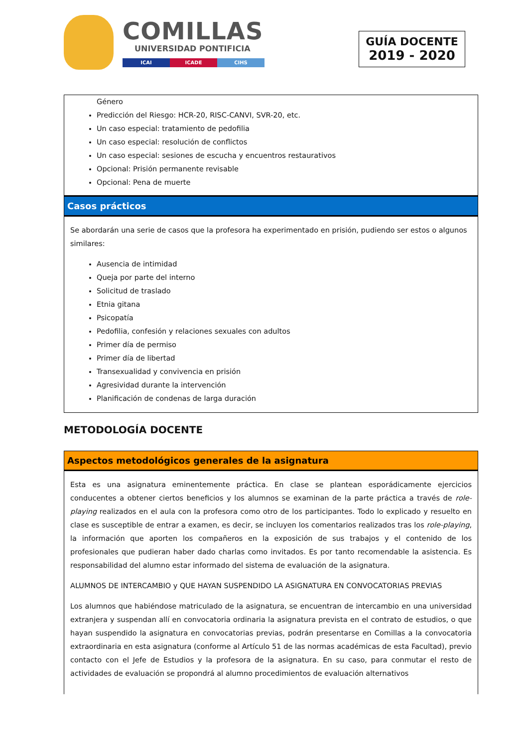COMILLAS
UNIVERSIDAD PONTIFICIA
ICAI ICADE CIHS
GUÍA DOCENTE
2019 - 2020
Género
Predicción del Riesgo: HCR-20, RISC-CANVI, SVR-20, etc.
Un caso especial: tratamiento de pedofilia
Un caso especial: resolución de conflictos
Un caso especial: sesiones de escucha y encuentros restaurativos
Opcional: Prisión permanente revisable
Opcional: Pena de muerte
Casos prácticos
Se abordarán una serie de casos que la profesora ha experimentado en prisión, pudiendo ser estos o algunos similares:
Ausencia de intimidad
Queja por parte del interno
Solicitud de traslado
Etnia gitana
Psicopatía
Pedofilia, confesión y relaciones sexuales con adultos
Primer día de permiso
Primer día de libertad
Transexualidad y convivencia en prisión
Agresividad durante la intervención
Planificación de condenas de larga duración
METODOLOGÍA DOCENTE
Aspectos metodológicos generales de la asignatura
Esta es una asignatura eminentemente práctica. En clase se plantean esporádicamente ejercicios conducentes a obtener ciertos beneficios y los alumnos se examinan de la parte práctica a través de role-playing realizados en el aula con la profesora como otro de los participantes. Todo lo explicado y resuelto en clase es susceptible de entrar a examen, es decir, se incluyen los comentarios realizados tras los role-playing, la información que aporten los compañeros en la exposición de sus trabajos y el contenido de los profesionales que pudieran haber dado charlas como invitados. Es por tanto recomendable la asistencia. Es responsabilidad del alumno estar informado del sistema de evaluación de la asignatura.
ALUMNOS DE INTERCAMBIO y QUE HAYAN SUSPENDIDO LA ASIGNATURA EN CONVOCATORIAS PREVIAS
Los alumnos que habiéndose matriculado de la asignatura, se encuentran de intercambio en una universidad extranjera y suspendan allí en convocatoria ordinaria la asignatura prevista en el contrato de estudios, o que hayan suspendido la asignatura en convocatorias previas, podrán presentarse en Comillas a la convocatoria extraordinaria en esta asignatura (conforme al Artículo 51 de las normas académicas de esta Facultad), previo contacto con el Jefe de Estudios y la profesora de la asignatura. En su caso, para conmutar el resto de actividades de evaluación se propondrá al alumno procedimientos de evaluación alternativos